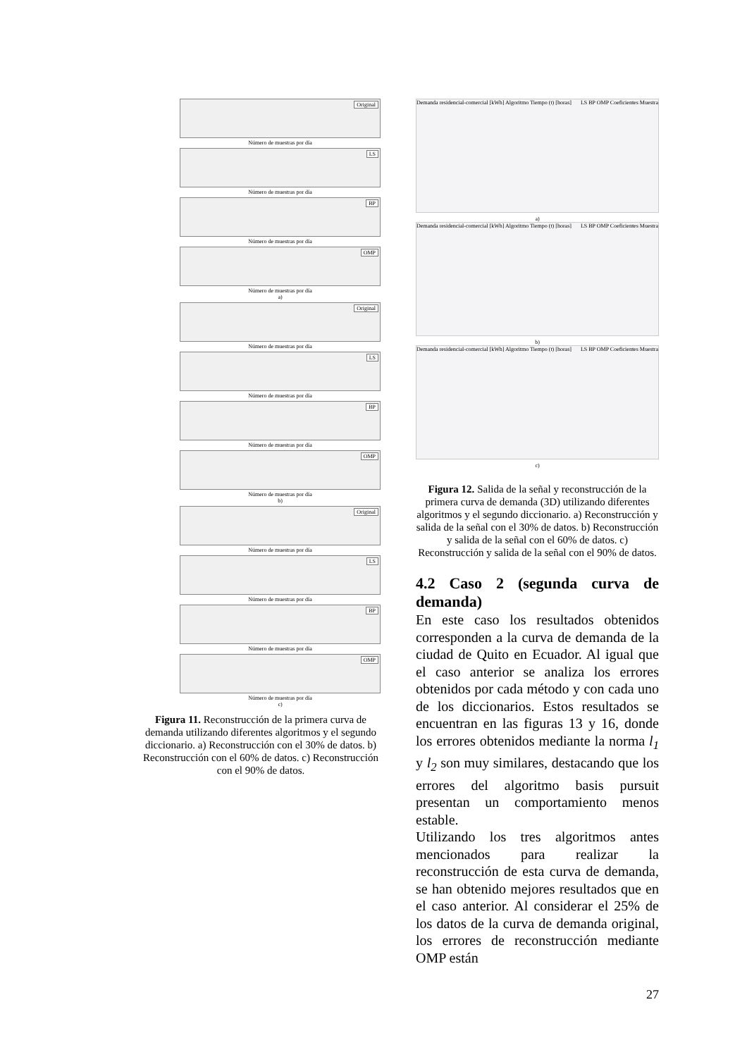Original
Número de muestras por día
LS
Número de muestras por día
BP
Número de muestras por día
OMP
Número de muestras por día
a)
Original
Número de muestras por día
LS
Número de muestras por día
BP
Número de muestras por día
OMP
Número de muestras por día
b)
Original
Número de muestras por día
LS
Número de muestras por día
BP
Número de muestras por día
OMP
Número de muestras por día
c)
Figura 11. Reconstrucción de la primera curva de demanda utilizando diferentes algoritmos y el segundo diccionario. a) Reconstrucción con el 30% de datos. b) Reconstrucción con el 60% de datos. c) Reconstrucción con el 90% de datos.
Demanda residencial-comercial [kWh] Algoritmo Tiempo (t) [horas] LS BP OMP Coeficientes Muestra
a)
Demanda residencial-comercial [kWh] Algoritmo Tiempo (t) [horas] LS BP OMP Coeficientes Muestra
b)
Demanda residencial-comercial [kWh] Algoritmo Tiempo (t) [horas] LS BP OMP Coeficientes Muestra
c)
Figura 12. Salida de la señal y reconstrucción de la primera curva de demanda (3D) utilizando diferentes algoritmos y el segundo diccionario. a) Reconstrucción y salida de la señal con el 30% de datos. b) Reconstrucción y salida de la señal con el 60% de datos. c) Reconstrucción y salida de la señal con el 90% de datos.
4.2 Caso 2 (segunda curva de demanda)
En este caso los resultados obtenidos corresponden a la curva de demanda de la ciudad de Quito en Ecuador. Al igual que el caso anterior se analiza los errores obtenidos por cada método y con cada uno de los diccionarios. Estos resultados se encuentran en las figuras 13 y 16, donde los errores obtenidos mediante la norma l<sub>1</sub> y l<sub>2</sub> son muy similares, destacando que los errores del algoritmo basis pursuit presentan un comportamiento menos estable.
Utilizando los tres algoritmos antes mencionados para realizar la reconstrucción de esta curva de demanda, se han obtenido mejores resultados que en el caso anterior. Al considerar el 25% de los datos de la curva de demanda original, los errores de reconstrucción mediante OMP están
27